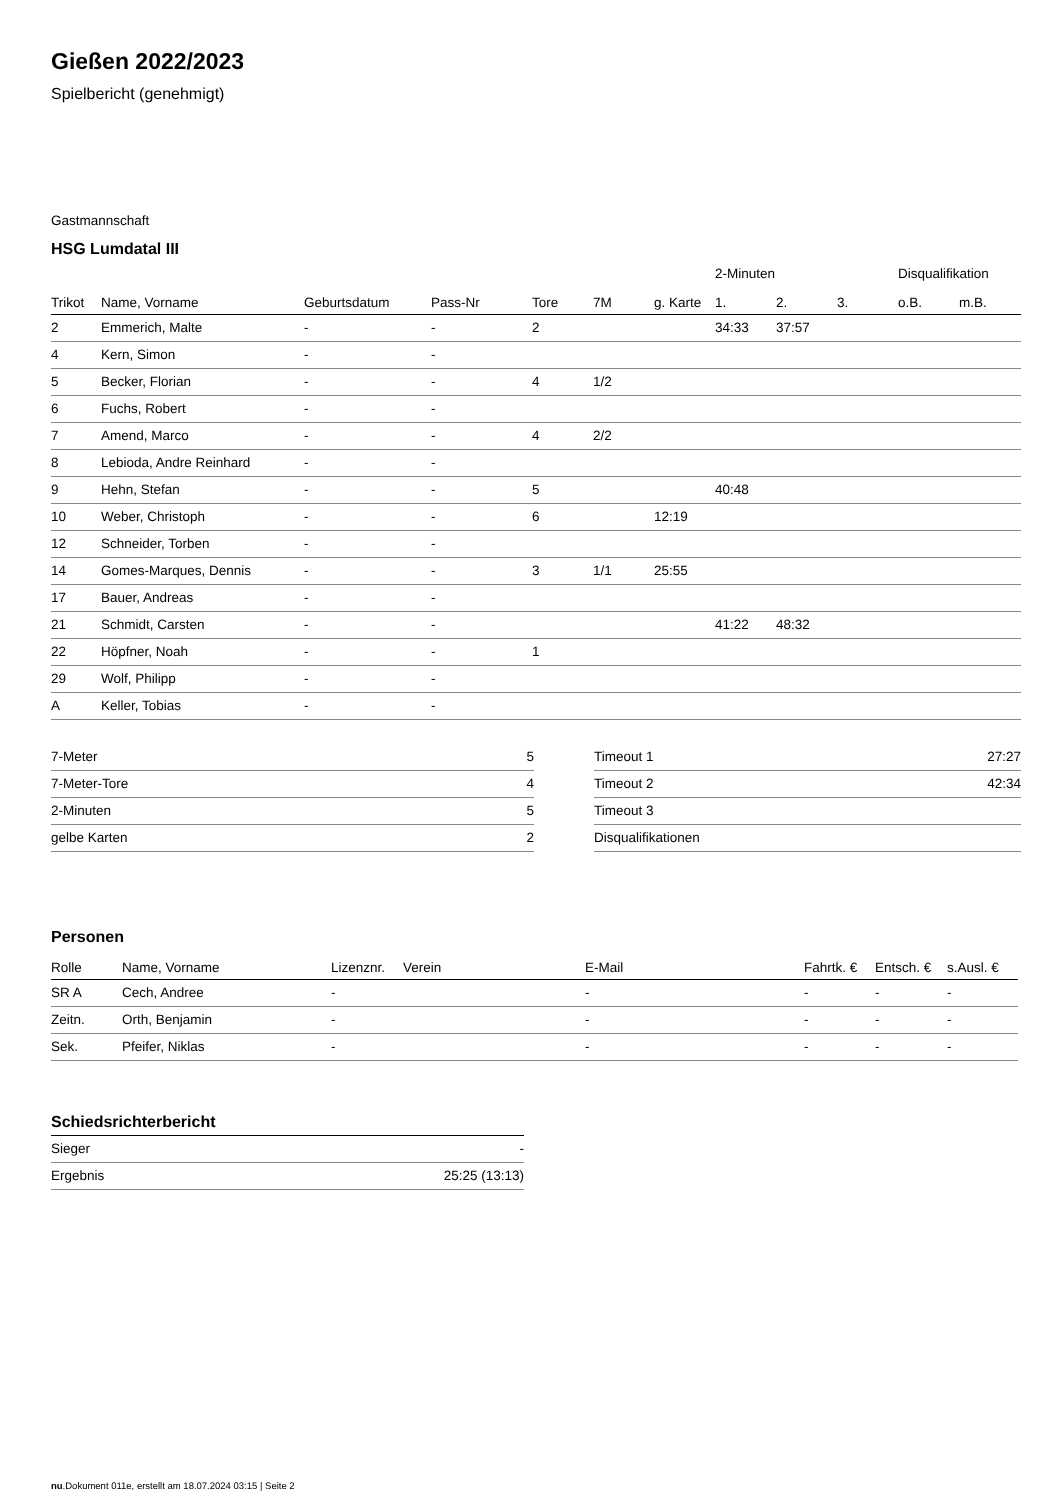Gießen 2022/2023
Spielbericht (genehmigt)
Gastmannschaft
HSG Lumdatal III
| | | | | | | | 2-Minuten | | | Disqualifikation | |
| --- | --- | --- | --- | --- | --- | --- | --- | --- | --- | --- | --- |
| Trikot | Name, Vorname | Geburtsdatum | Pass-Nr | Tore | 7M | g. Karte | 1. | 2. | 3. | o.B. | m.B. |
| 2 | Emmerich, Malte | - | - | 2 | | | 34:33 | 37:57 | | | |
| 4 | Kern, Simon | - | - | | | | | | | | |
| 5 | Becker, Florian | - | - | 4 | 1/2 | | | | | | |
| 6 | Fuchs, Robert | - | - | | | | | | | | |
| 7 | Amend, Marco | - | - | 4 | 2/2 | | | | | | |
| 8 | Lebioda, Andre Reinhard | - | - | | | | | | | | |
| 9 | Hehn, Stefan | - | - | 5 | | | 40:48 | | | | |
| 10 | Weber, Christoph | - | - | 6 | | 12:19 | | | | | |
| 12 | Schneider, Torben | - | - | | | | | | | | |
| 14 | Gomes-Marques, Dennis | - | - | 3 | 1/1 | 25:55 | | | | | |
| 17 | Bauer, Andreas | - | - | | | | | | | | |
| 21 | Schmidt, Carsten | - | - | | | | 41:22 | 48:32 | | | |
| 22 | Höpfner, Noah | - | - | 1 | | | | | | | |
| 29 | Wolf, Philipp | - | - | | | | | | | | |
| A | Keller, Tobias | - | - | | | | | | | | |
| 7-Meter | 5 |
| 7-Meter-Tore | 4 |
| 2-Minuten | 5 |
| gelbe Karten | 2 |
| Timeout 1 | 27:27 |
| Timeout 2 | 42:34 |
| Timeout 3 | |
| Disqualifikationen | |
Personen
| Rolle | Name, Vorname | Lizenznr. | Verein | E-Mail | Fahrtk. € | Entsch. € | s.Ausl. € |
| --- | --- | --- | --- | --- | --- | --- | --- |
| SR A | Cech, Andree | - | | - | - | - | - |
| Zeitn. | Orth, Benjamin | - | | - | - | - | - |
| Sek. | Pfeifer, Niklas | - | | - | - | - | - |
Schiedsrichterbericht
| Sieger | - |
| Ergebnis | 25:25 (13:13) |
nu.Dokument 011e, erstellt am 18.07.2024 03:15 | Seite 2